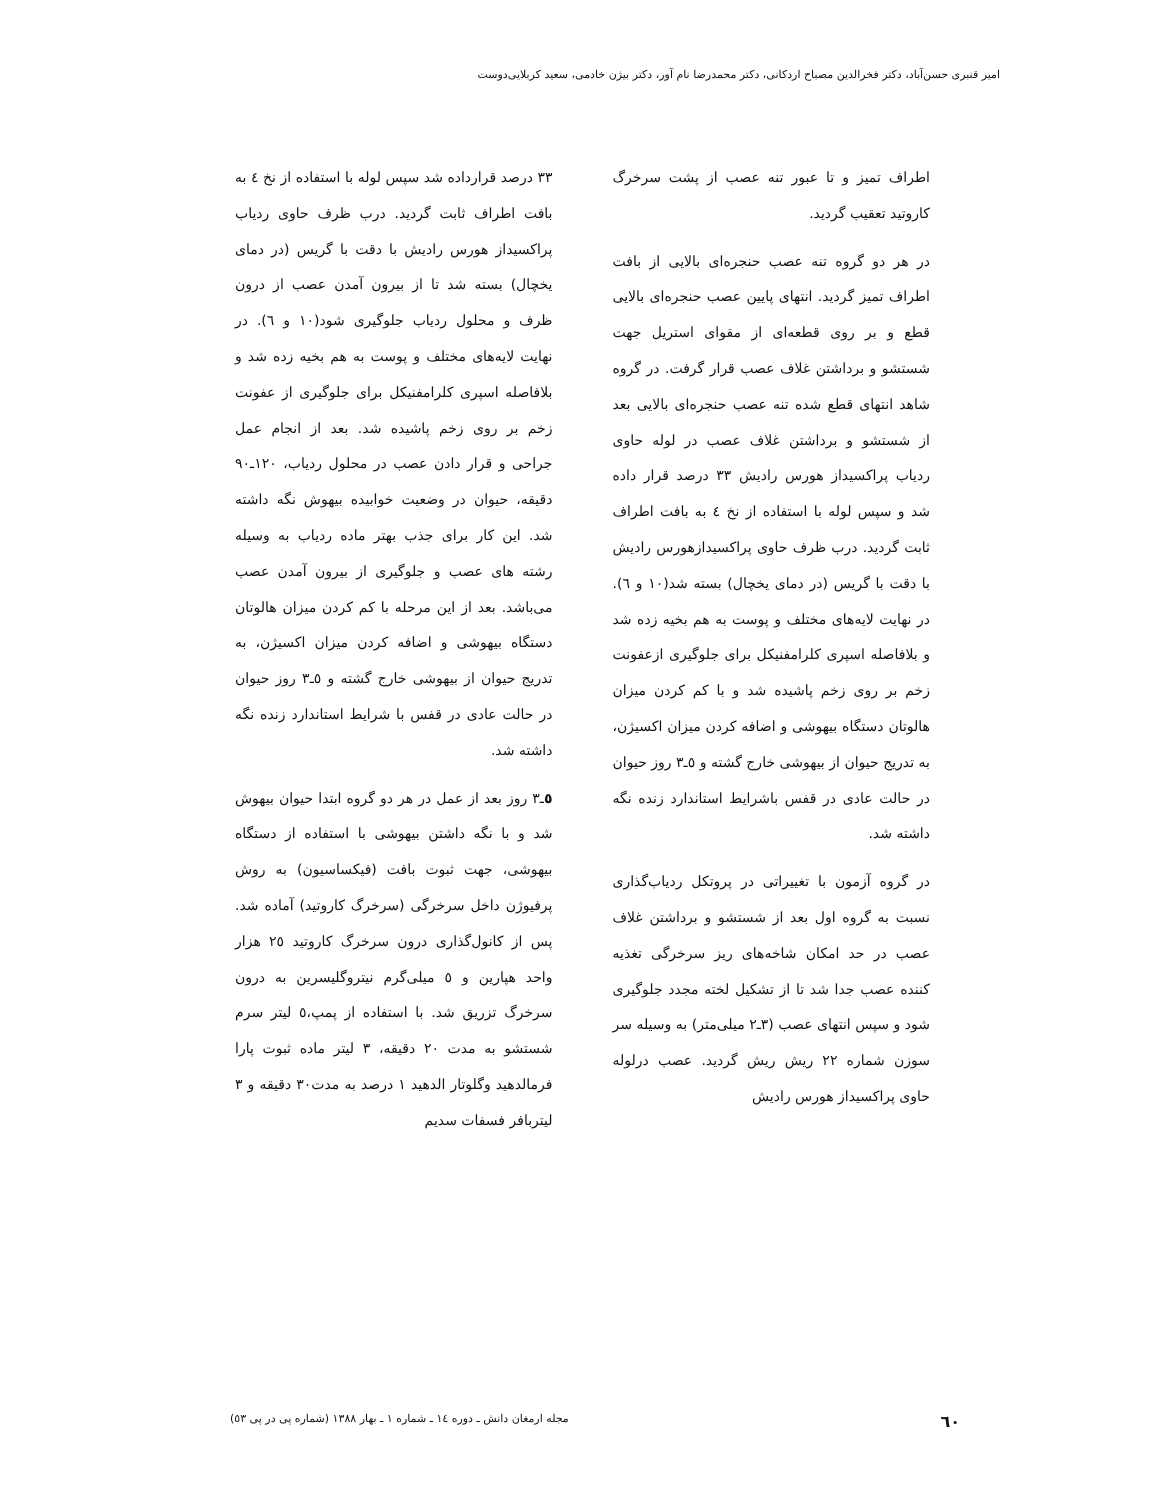امیر قنبری حسن‌آباد، دکتر فخرالدین مصباح اردکانی، دکتر محمدرضا نام آور، دکتر بیژن خادمی، سعید کربلایی‌دوست
اطراف تمیز و تا عبور تنه عصب از پشت سرخرگ کاروتید تعقیب گردید.
در هر دو گروه تنه عصب حنجره‌ای بالایی از بافت اطراف تمیز گردید. انتهای پایین عصب حنجره‌ای بالایی قطع و بر روی قطعه‌ای از مقوای استریل جهت شستشو و برداشتن غلاف عصب قرار گرفت. در گروه شاهد انتهای قطع شده تنه عصب حنجره‌ای بالایی بعد از شستشو و برداشتن غلاف عصب در لوله حاوی ردیاب پراکسیداز هورس رادیش ۳۳ درصد قرار داده شد و سپس لوله با استفاده از نخ ٤ به بافت اطراف ثابت گردید. درب ظرف حاوی پراکسیدازهورس رادیش با دقت با گریس (در دمای یخچال) بسته شد(۱۰ و ٦). در نهایت لایه‌های مختلف و پوست به هم بخیه زده شد و بلافاصله اسپری کلرامفنیکل برای جلوگیری ازعفونت زخم بر روی زخم پاشیده شد و با کم کردن میزان هالوتان دستگاه بیهوشی و اضافه کردن میزان اکسیژن، به تدریج حیوان از بیهوشی خارج گشته و ٥ـ۳ روز حیوان در حالت عادی در قفس باشرایط استاندارد زنده نگه داشته شد.
در گروه آزمون با تغییراتی در پروتکل ردیاب‌گذاری نسبت به گروه اول بعد از شستشو و برداشتن غلاف عصب در حد امکان شاخه‌های ریز سرخرگی تغذیه کننده عصب جدا شد تا از تشکیل لخته مجدد جلوگیری شود و سپس انتهای عصب (۳ـ۲ میلی‌متر) به وسیله سر سوزن شماره ۲۲ ریش ریش گردید. عصب درلوله حاوی پراکسیداز هورس رادیش
۳۳ درصد قرارداده شد سپس لوله با استفاده از نخ ٤ به بافت اطراف ثابت گردید. درب ظرف حاوی ردیاب پراکسیداز هورس رادیش با دقت با گریس (در دمای یخچال) بسته شد تا از بیرون آمدن عصب از درون ظرف و محلول ردیاب جلوگیری شود(۱۰ و ٦). در نهایت لایه‌های مختلف و پوست به هم بخیه زده شد و بلافاصله اسپری کلرامفنیکل برای جلوگیری از عفونت زخم بر روی زخم پاشیده شد. بعد از انجام عمل جراحی و قرار دادن عصب در محلول ردیاب، ۱۲۰ـ۹۰ دقیقه، حیوان در وضعیت خوابیده بیهوش نگه داشته شد. این کار برای جذب بهتر ماده ردیاب به وسیله رشته های عصب و جلوگیری از بیرون آمدن عصب می‌باشد. بعد از این مرحله با کم کردن میزان هالوتان دستگاه بیهوشی و اضافه کردن میزان اکسیژن، به تدریج حیوان از بیهوشی خارج گشته و ٥ـ۳ روز حیوان در حالت عادی در قفس با شرایط استاندارد زنده نگه داشته شد.
٥ـ۳ روز بعد از عمل در هر دو گروه ابتدا حیوان بیهوش شد و با نگه داشتن بیهوشی با استفاده از دستگاه بیهوشی، جهت ثبوت بافت (فیکساسیون) به روش پرفیوژن داخل سرخرگی (سرخرگ کاروتید) آماده شد. پس از کانول‌گذاری درون سرخرگ کاروتید ۲٥ هزار واحد هپارین و ٥ میلی‌گرم نیتروگلیسرین به درون سرخرگ تزریق شد. با استفاده از پمپ،٥ لیتر سرم شستشو به مدت ۲۰ دقیقه، ۳ لیتر ماده ثبوت پارا فرمالدهید وگلوتار الدهید ۱ درصد به مدت۳۰ دقیقه و ۳ لیتربافر فسفات سدیم
٦۰ مجله ارمغان دانش ـ دوره ١٤ ـ شماره ١ ـ بهار ١٣٨٨ (شماره پی در پی ٥٣)